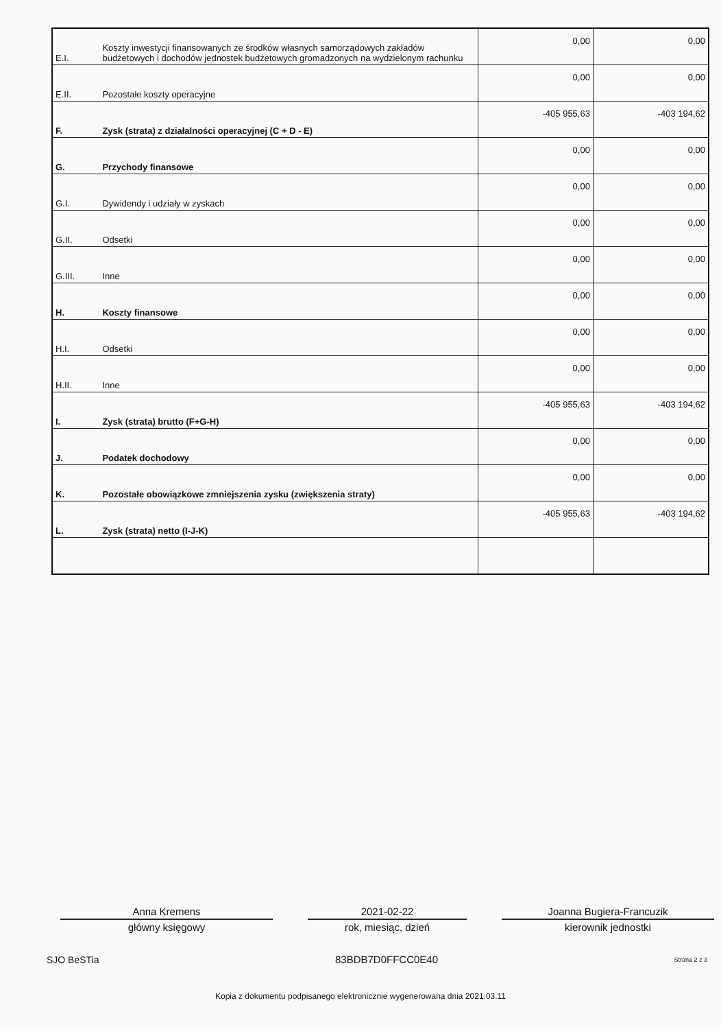| E.I. | Koszty inwestycji finansowanych ze środków własnych samorządowych zakładów budżetowych i dochodów jednostek budżetowych gromadzonych na wydzielonym rachunku | 0,00 | 0,00 |
| E.II. | Pozostałe koszty operacyjne | 0,00 | 0,00 |
| F. | Zysk (strata) z działalności operacyjnej (C + D - E) | -405 955,63 | -403 194,62 |
| G. | Przychody finansowe | 0,00 | 0,00 |
| G.I. | Dywidendy i udziały w zyskach | 0,00 | 0,00 |
| G.II. | Odsetki | 0,00 | 0,00 |
| G.III. | Inne | 0,00 | 0,00 |
| H. | Koszty finansowe | 0,00 | 0,00 |
| H.I. | Odsetki | 0,00 | 0,00 |
| H.II. | Inne | 0,00 | 0,00 |
| I. | Zysk (strata) brutto (F+G-H) | -405 955,63 | -403 194,62 |
| J. | Podatek dochodowy | 0,00 | 0,00 |
| K. | Pozostałe obowiązkowe zmniejszenia zysku (zwiększenia straty) | 0,00 | 0,00 |
| L. | Zysk (strata) netto (I-J-K) | -405 955,63 | -403 194,62 |
Anna Kremens
główny księgowy
2021-02-22
rok, miesiąc, dzień
Joanna Bugiera-Francuzik
kierownik jednostki
SJO BeSTia 83BDB7D0FFCC0E40 Strona 2 z 3
Kopia z dokumentu podpisanego elektronicznie wygenerowana dnia 2021.03.11